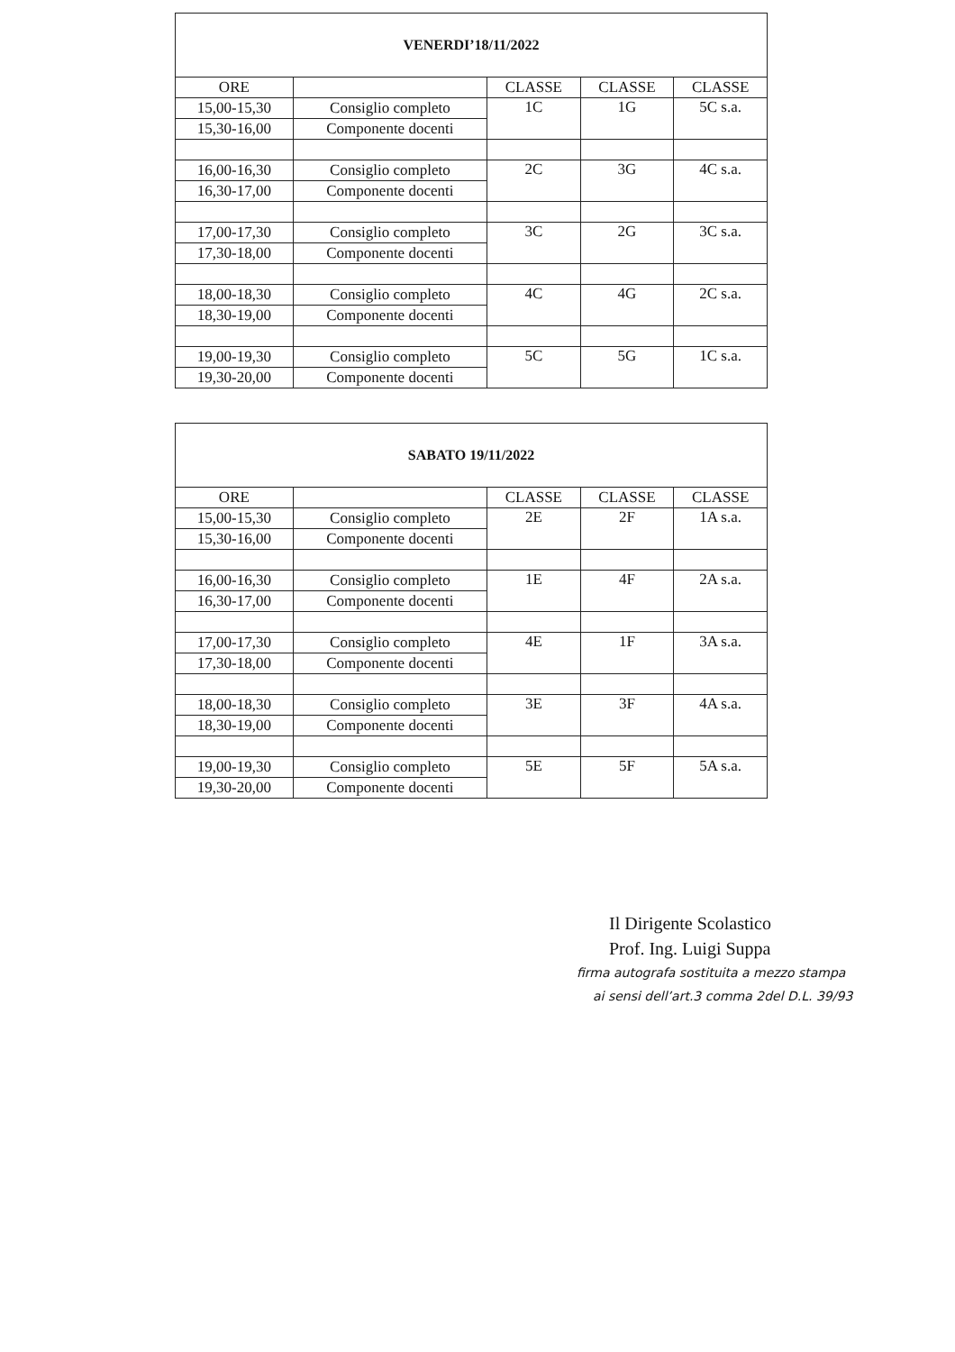| VENERDI’18/11/2022 | | | | |
| --- | --- | --- | --- | --- |
| ORE | | CLASSE | CLASSE | CLASSE |
| 15,00-15,30 | Consiglio completo | 1C | 1G | 5C s.a. |
| 15,30-16,00 | Componente docenti | | | |
| 16,00-16,30 | Consiglio completo | 2C | 3G | 4C s.a. |
| 16,30-17,00 | Componente docenti | | | |
| 17,00-17,30 | Consiglio completo | 3C | 2G | 3C s.a. |
| 17,30-18,00 | Componente docenti | | | |
| 18,00-18,30 | Consiglio completo | 4C | 4G | 2C s.a. |
| 18,30-19,00 | Componente docenti | | | |
| 19,00-19,30 | Consiglio completo | 5C | 5G | 1C s.a. |
| 19,30-20,00 | Componente docenti | | | |
| SABATO 19/11/2022 | | | | |
| --- | --- | --- | --- | --- |
| ORE | | CLASSE | CLASSE | CLASSE |
| 15,00-15,30 | Consiglio completo | 2E | 2F | 1A s.a. |
| 15,30-16,00 | Componente docenti | | | |
| 16,00-16,30 | Consiglio completo | 1E | 4F | 2A s.a. |
| 16,30-17,00 | Componente docenti | | | |
| 17,00-17,30 | Consiglio completo | 4E | 1F | 3A s.a. |
| 17,30-18,00 | Componente docenti | | | |
| 18,00-18,30 | Consiglio completo | 3E | 3F | 4A s.a. |
| 18,30-19,00 | Componente docenti | | | |
| 19,00-19,30 | Consiglio completo | 5E | 5F | 5A s.a. |
| 19,30-20,00 | Componente docenti | | | |
Il Dirigente Scolastico
Prof. Ing. Luigi Suppa
firma autografa sostituita a mezzo stampa
ai sensi dell’art.3 comma 2del D.L. 39/93